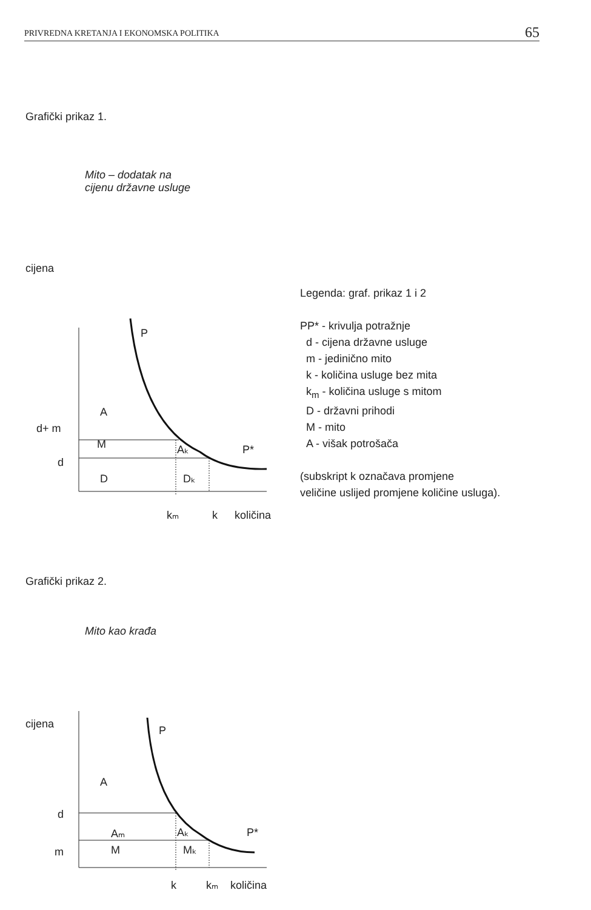PRIVREDNA KRETANJA I EKONOMSKA POLITIKA 65
Grafički prikaz 1.
Mito – dodatak na
cijenu državne usluge
cijena
P
A
d+ m
M
Aₖ
P*
d
D
Dₖ
kₘ
k
količina
Legenda: graf. prikaz 1 i 2
PP* - krivulja potražnje
d - cijena državne usluge
m - jedinično mito
k - količina usluge bez mita
k<sub>m</sub> - količina usluge s mitom
D - državni prihodi
M - mito
A - višak potrošača
(subskript k označava promjene
veličine uslijed promjene količine usluga).
Grafički prikaz 2.
Mito kao krađa
cijena
P
A
d
Aₘ
Aₖ
P*
m
M
Mₖ
k
kₘ
količina